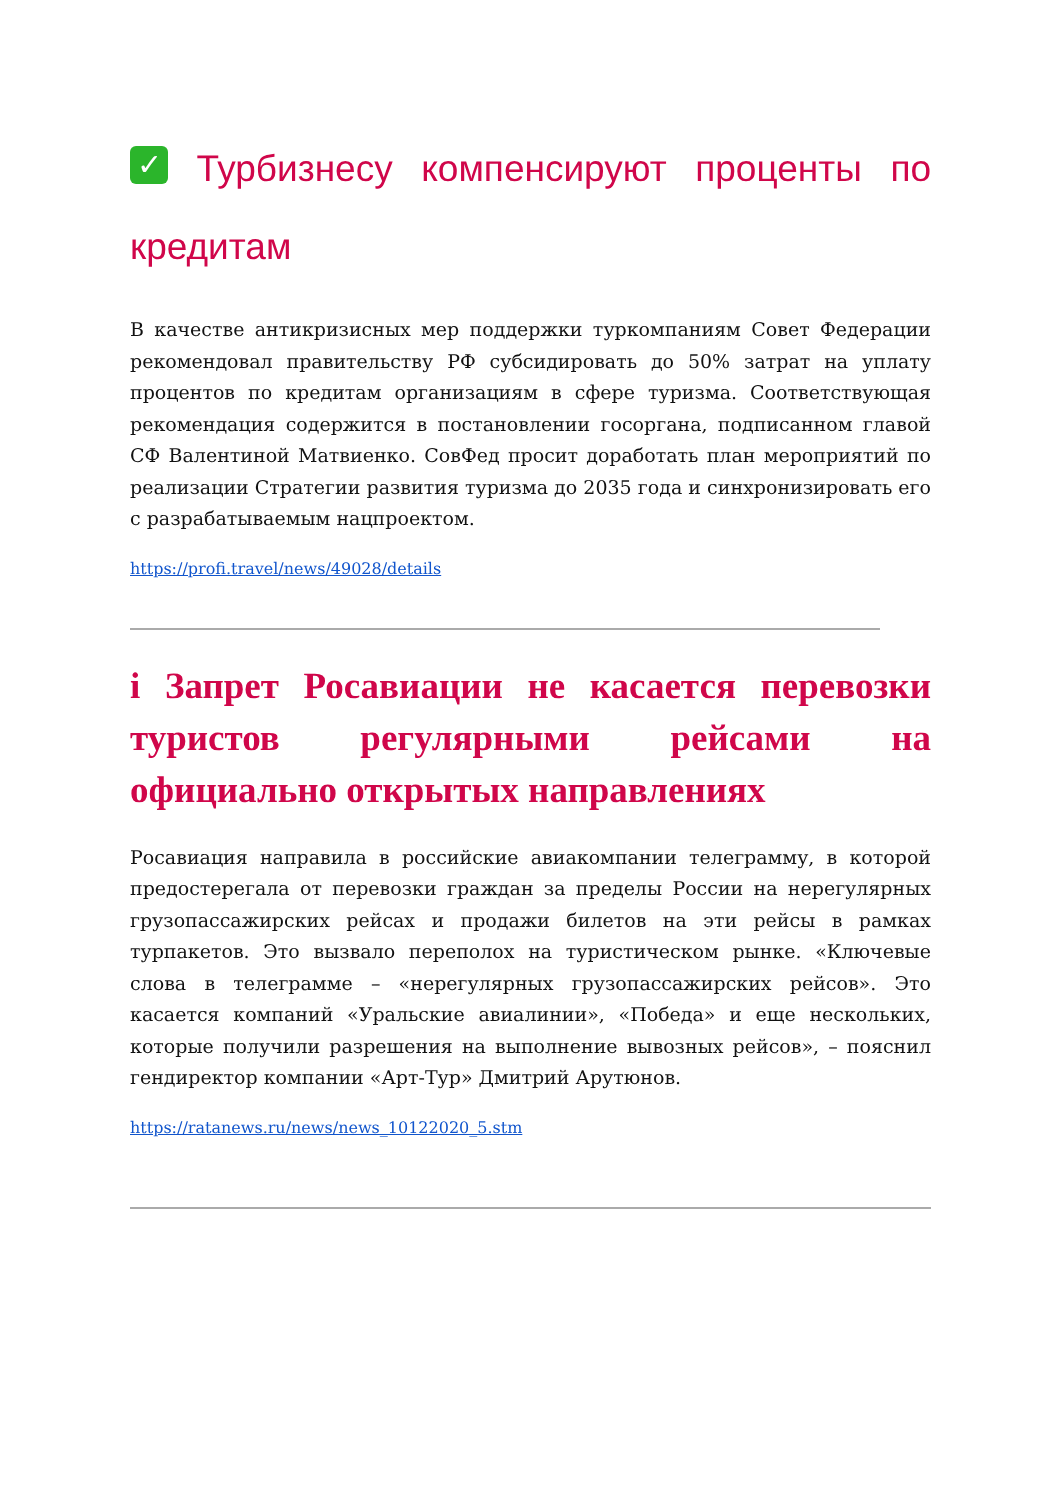✓ Турбизнесу компенсируют проценты по кредитам
В качестве антикризисных мер поддержки туркомпаниям Совет Федерации рекомендовал правительству РФ субсидировать до 50% затрат на уплату процентов по кредитам организациям в сфере туризма. Соответствующая рекомендация содержится в постановлении госоргана, подписанном главой СФ Валентиной Матвиенко. СовФед просит доработать план мероприятий по реализации Стратегии развития туризма до 2035 года и синхронизировать его с разрабатываемым нацпроектом.
https://profi.travel/news/49028/details
i Запрет Росавиации не касается перевозки туристов регулярными рейсами на официально открытых направлениях
Росавиация направила в российские авиакомпании телеграмму, в которой предостерегала от перевозки граждан за пределы России на нерегулярных грузопассажирских рейсах и продажи билетов на эти рейсы в рамках турпакетов. Это вызвало переполох на туристическом рынке. «Ключевые слова в телеграмме – «нерегулярных грузопассажирских рейсов». Это касается компаний «Уральские авиалинии», «Победа» и еще нескольких, которые получили разрешения на выполнение вывозных рейсов», – пояснил гендиректор компании «Арт-Тур» Дмитрий Арутюнов.
https://ratanews.ru/news/news_10122020_5.stm